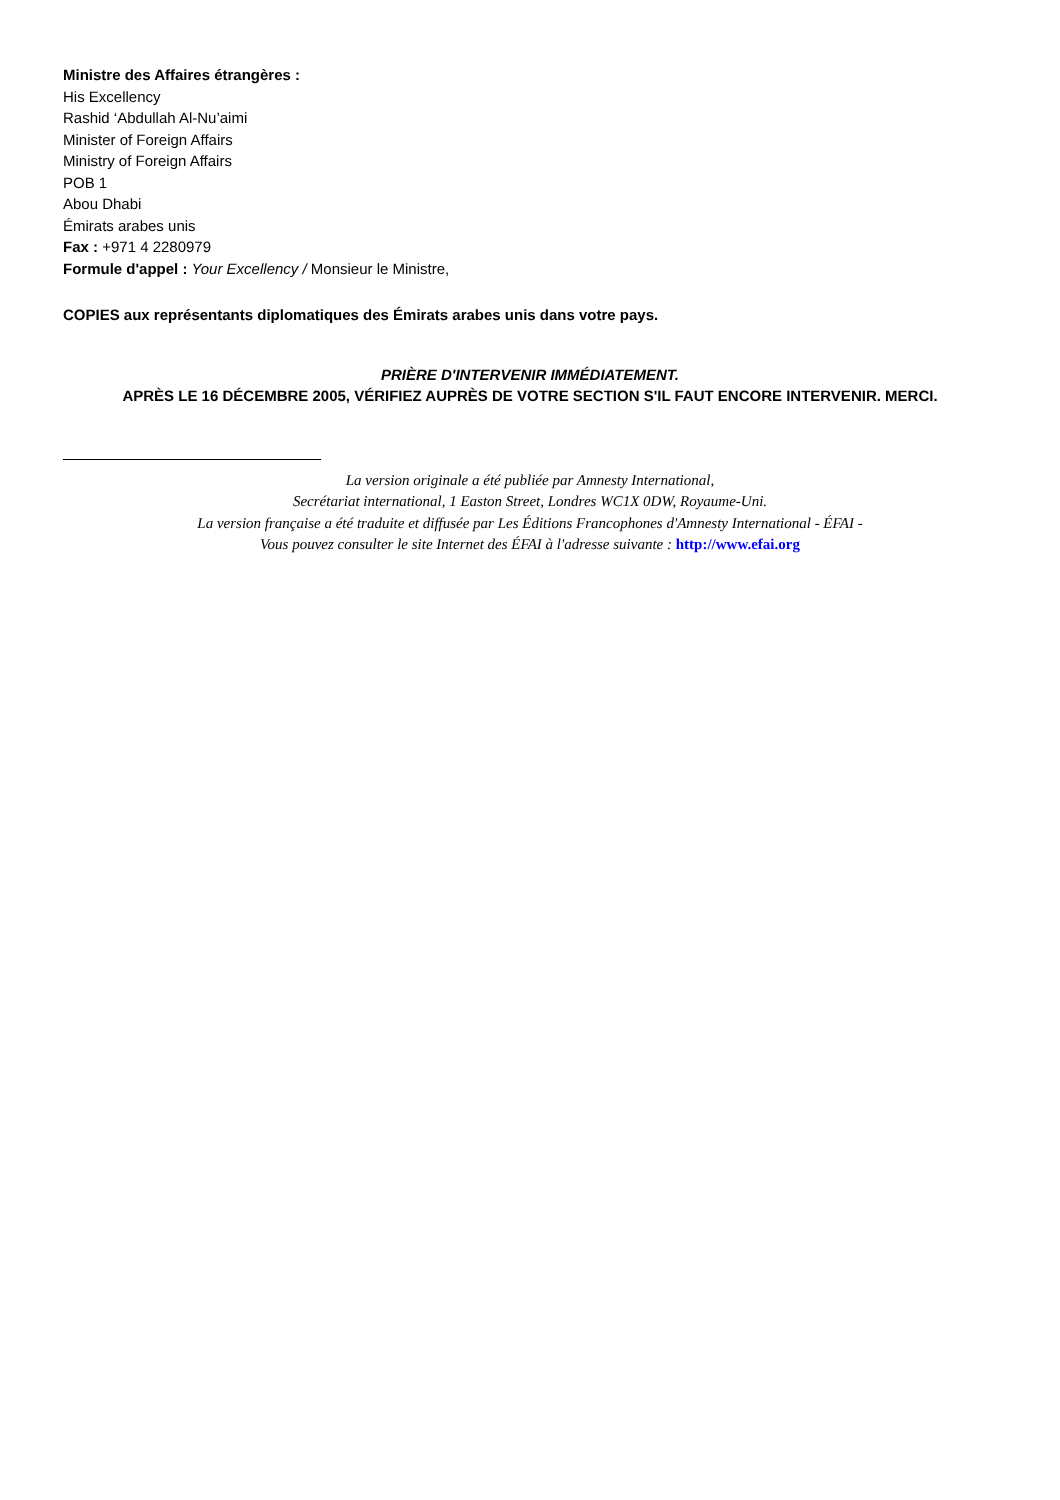Ministre des Affaires étrangères :
His Excellency
Rashid ‘Abdullah Al-Nu’aimi
Minister of Foreign Affairs
Ministry of Foreign Affairs
POB 1
Abou Dhabi
Émirats arabes unis
Fax : +971 4 2280979
Formule d'appel : Your Excellency / Monsieur le Ministre,
COPIES aux représentants diplomatiques des Émirats arabes unis dans votre pays.
PRIÈRE D'INTERVENIR IMMÉDIATEMENT.
APRÈS LE 16 DÉCEMBRE 2005, VÉRIFIEZ AUPRÈS DE VOTRE SECTION S'IL FAUT ENCORE INTERVENIR. MERCI.
La version originale a été publiée par Amnesty International,
Secrétariat international, 1 Easton Street, Londres WC1X 0DW, Royaume-Uni.
La version française a été traduite et diffusée par Les Éditions Francophones d'Amnesty International - ÉFAI -
Vous pouvez consulter le site Internet des ÉFAI à l'adresse suivante : http://www.efai.org